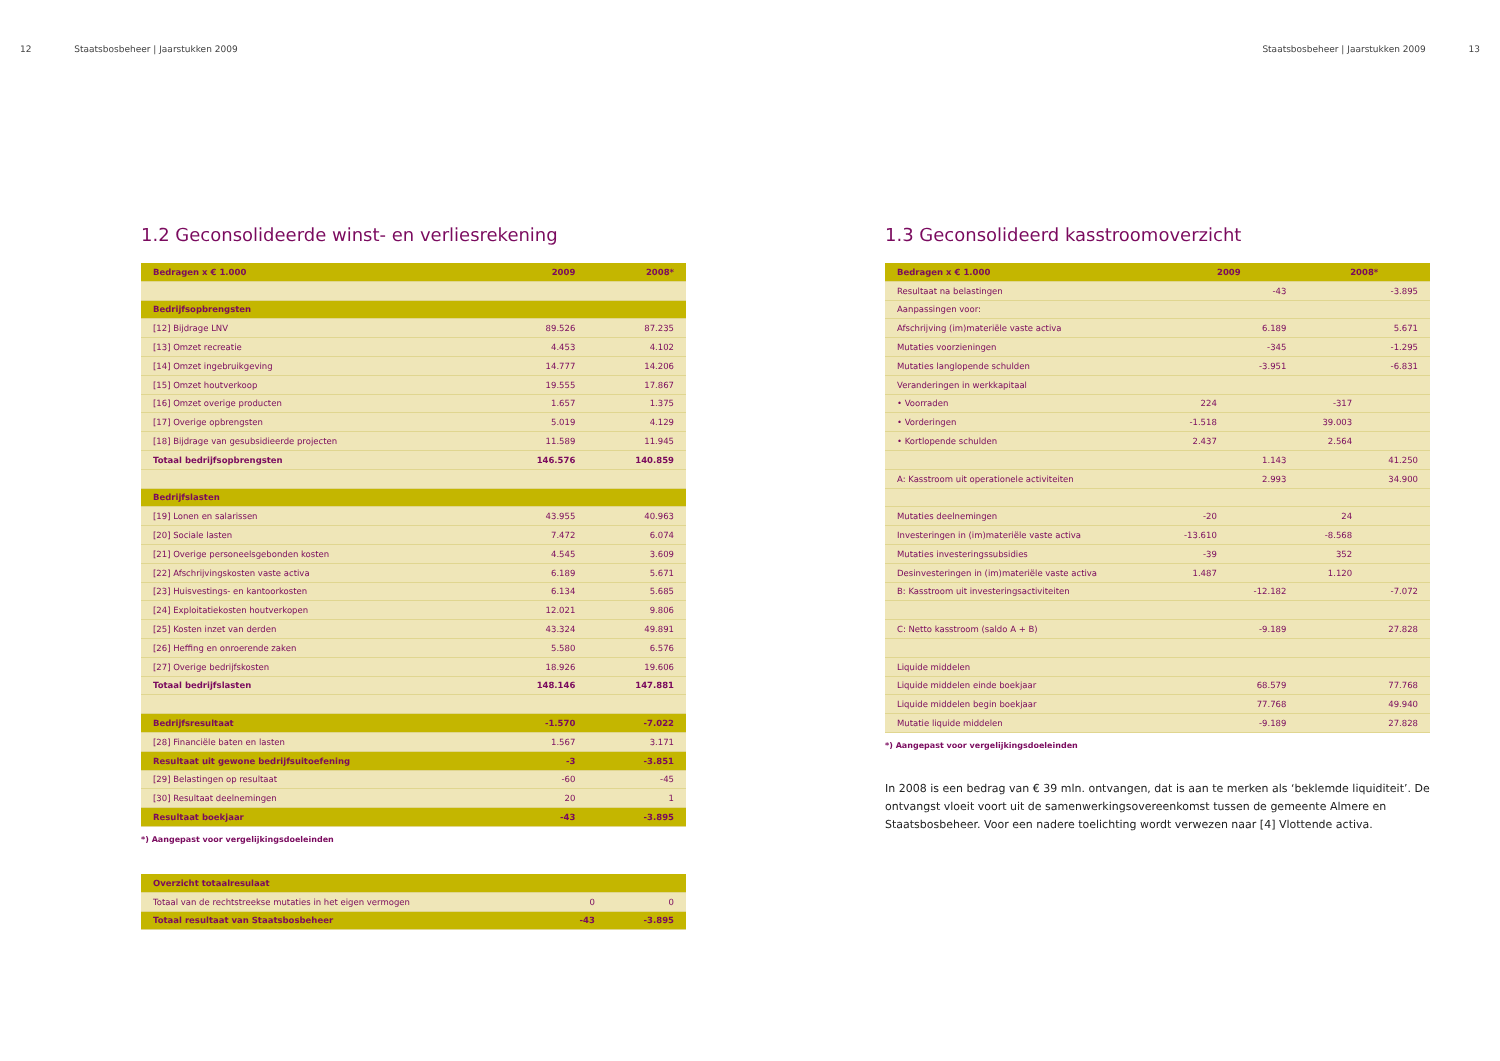12 Staatsbosbeheer | Jaarstukken 2009
Staatsbosbeheer | Jaarstukken 2009 13
1.2 Geconsolideerde winst- en verliesrekening
| Bedragen x € 1.000 | 2009 | 2008* |
| --- | --- | --- |
| Bedrijfsopbrengsten | | |
| [12] Bijdrage LNV | 89.526 | 87.235 |
| [13] Omzet recreatie | 4.453 | 4.102 |
| [14] Omzet ingebruikgeving | 14.777 | 14.206 |
| [15] Omzet houtverkoop | 19.555 | 17.867 |
| [16] Omzet overige producten | 1.657 | 1.375 |
| [17] Overige opbrengsten | 5.019 | 4.129 |
| [18] Bijdrage van gesubsidieerde projecten | 11.589 | 11.945 |
| Totaal bedrijfsopbrengsten | 146.576 | 140.859 |
| Bedrijfslasten | | |
| [19] Lonen en salarissen | 43.955 | 40.963 |
| [20] Sociale lasten | 7.472 | 6.074 |
| [21] Overige personeelsgebonden kosten | 4.545 | 3.609 |
| [22] Afschrijvingskosten vaste activa | 6.189 | 5.671 |
| [23] Huisvestings- en kantoorkosten | 6.134 | 5.685 |
| [24] Exploitatiekosten houtverkopen | 12.021 | 9.806 |
| [25] Kosten inzet van derden | 43.324 | 49.891 |
| [26] Heffing en onroerende zaken | 5.580 | 6.576 |
| [27] Overige bedrijfskosten | 18.926 | 19.606 |
| Totaal bedrijfslasten | 148.146 | 147.881 |
| Bedrijfsresultaat | -1.570 | -7.022 |
| [28] Financiële baten en lasten | 1.567 | 3.171 |
| Resultaat uit gewone bedrijfsuitoefening | -3 | -3.851 |
| [29] Belastingen op resultaat | -60 | -45 |
| [30] Resultaat deelnemingen | 20 | 1 |
| Resultaat boekjaar | -43 | -3.895 |
*) Aangepast voor vergelijkingsdoeleinden
| Overzicht totaalresulaat | | |
| Totaal van de rechtstreekse mutaties in het eigen vermogen | 0 | 0 |
| Totaal resultaat van Staatsbosbeheer | -43 | -3.895 |
1.3 Geconsolideerd kasstroomoverzicht
| Bedragen x € 1.000 | 2009 | | 2008* | |
| --- | --- | --- | --- | --- |
| Resultaat na belastingen | | -43 | | -3.895 |
| Aanpassingen voor: | | | | |
| Afschrijving (im)materiële vaste activa | | 6.189 | | 5.671 |
| Mutaties voorzieningen | | -345 | | -1.295 |
| Mutaties langlopende schulden | | -3.951 | | -6.831 |
| Veranderingen in werkkapitaal | | | | |
| • Voorraden | 224 | | -317 | |
| • Vorderingen | -1.518 | | 39.003 | |
| • Kortlopende schulden | 2.437 | | 2.564 | |
| | | 1.143 | | 41.250 |
| A: Kasstroom uit operationele activiteiten | | 2.993 | | 34.900 |
| Mutaties deelnemingen | -20 | | 24 | |
| Investeringen in (im)materiële vaste activa | -13.610 | | -8.568 | |
| Mutaties investeringssubsidies | -39 | | 352 | |
| Desinvesteringen in (im)materiële vaste activa | 1.487 | | 1.120 | |
| B: Kasstroom uit investeringsactiviteiten | | -12.182 | | -7.072 |
| C: Netto kasstroom (saldo A + B) | | -9.189 | | 27.828 |
| Liquide middelen | | | | |
| Liquide middelen einde boekjaar | | 68.579 | | 77.768 |
| Liquide middelen begin boekjaar | | 77.768 | | 49.940 |
| Mutatie liquide middelen | | -9.189 | | 27.828 |
*) Aangepast voor vergelijkingsdoeleinden
In 2008 is een bedrag van € 39 mln. ontvangen, dat is aan te merken als ‘beklemde liquiditeit’. De ontvangst vloeit voort uit de samenwerkingsovereenkomst tussen de gemeente Almere en Staatsbosbeheer. Voor een nadere toelichting wordt verwezen naar [4] Vlottende activa.